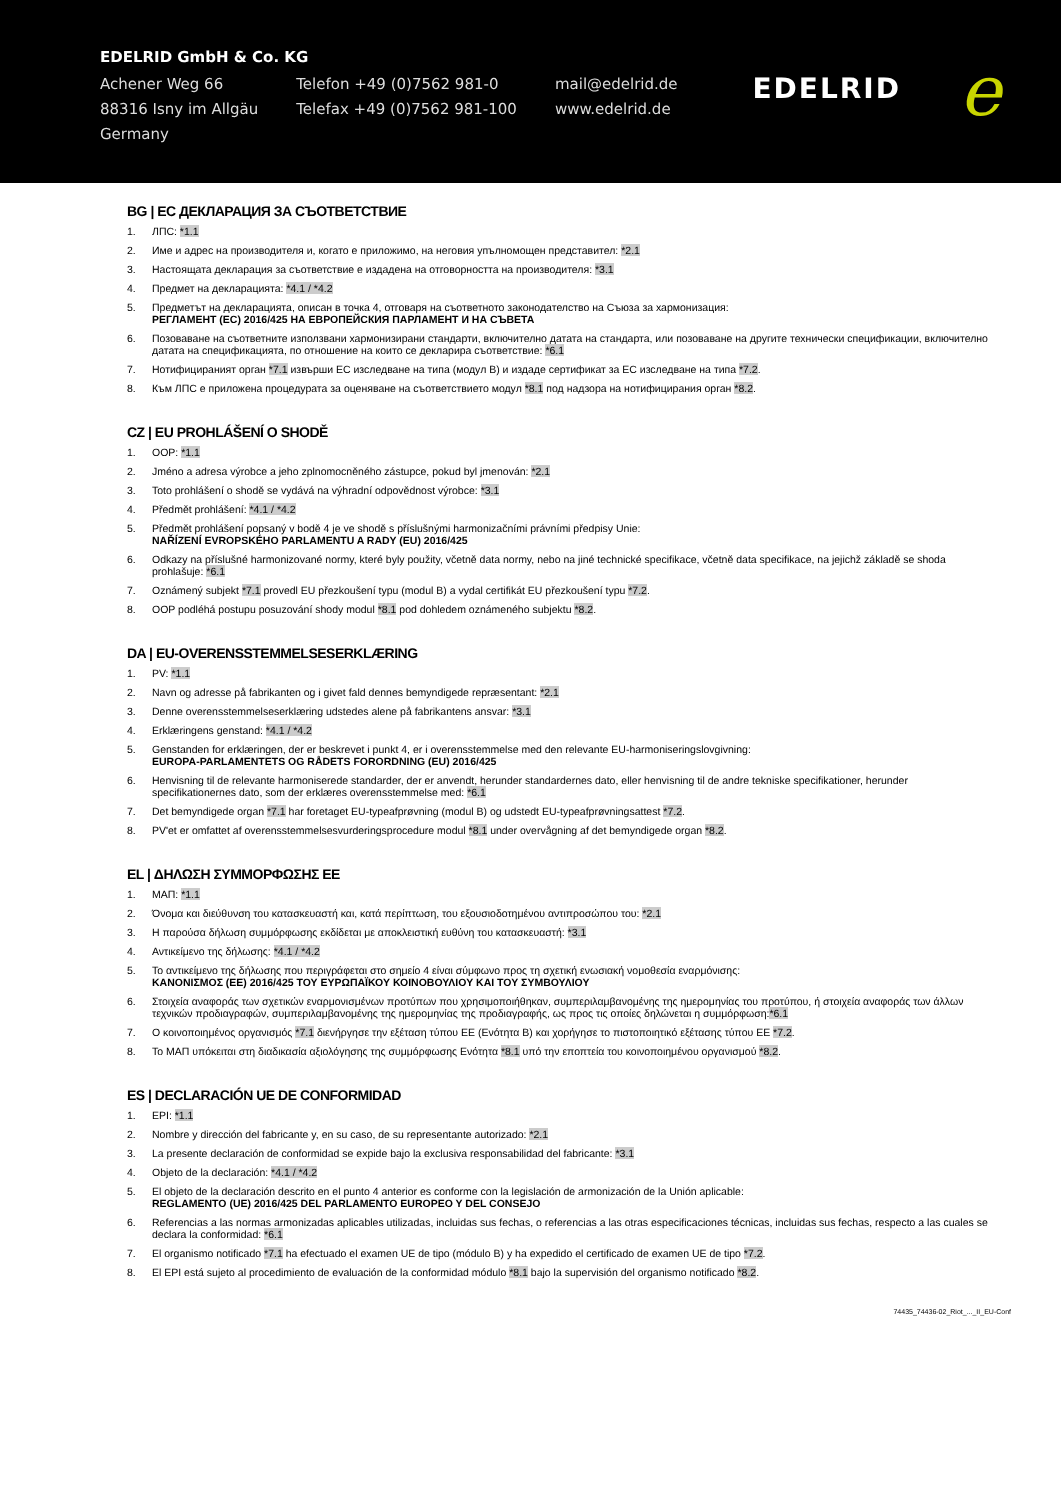EDELRID GmbH & Co. KG
Achener Weg 66
88316 Isny im Allgäu
Germany
Telefon +49 (0)7562 981-0
Telefax +49 (0)7562 981-100
mail@edelrid.de
www.edelrid.de
EDELRID e
BG | ЕС ДЕКЛАРАЦИЯ ЗА СЪОТВЕТСТВИЕ
1. ЛПС: *1.1
2. Име и адрес на производителя и, когато е приложимо, на неговия упълномощен представител: *2.1
3. Настоящата декларация за съответствие е издадена на отговорността на производителя: *3.1
4. Предмет на декларацията: *4.1 / *4.2
5. Предметът на декларацията, описан в точка 4, отговаря на съответното законодателство на Съюза за хармонизация:
РЕГЛАМЕНТ (ЕС) 2016/425 НА ЕВРОПЕЙСКИЯ ПАРЛАМЕНТ И НА СЪВЕТА
6. Позоваване на съответните използвани хармонизирани стандарти, включително датата на стандарта, или позоваване на другите технически спецификации, включително датата на спецификацията, по отношение на които се декларира съответствие: *6.1
7. Нотифицираният орган *7.1 извърши ЕС изследване на типа (модул B) и издаде сертификат за ЕС изследване на типа *7.2.
8. Към ЛПС е приложена процедурата за оценяване на съответствието модул *8.1 под надзора на нотифицирания орган *8.2.
CZ | EU PROHLÁŠENÍ O SHODĚ
1. OOP: *1.1
2. Jméno a adresa výrobce a jeho zplnomocněného zástupce, pokud byl jmenován: *2.1
3. Toto prohlášení o shodě se vydává na výhradní odpovědnost výrobce: *3.1
4. Předmět prohlášení: *4.1 / *4.2
5. Předmět prohlášení popsaný v bodě 4 je ve shodě s příslušnými harmonizačními právními předpisy Unie:
NAŘÍZENÍ EVROPSKÉHO PARLAMENTU A RADY (EU) 2016/425
6. Odkazy na příslušné harmonizované normy, které byly použity, včetně data normy, nebo na jiné technické specifikace, včetně data specifikace, na jejichž základě se shoda prohlašuje: *6.1
7. Oznámený subjekt *7.1 provedl EU přezkoušení typu (modul B) a vydal certifikát EU přezkoušení typu *7.2.
8. OOP podléhá postupu posuzování shody modul *8.1 pod dohledem oznámeného subjektu *8.2.
DA | EU-OVERENSSTEMMELSESERKLÆRING
1. PV: *1.1
2. Navn og adresse på fabrikanten og i givet fald dennes bemyndigede repræsentant: *2.1
3. Denne overensstemmelseserklæring udstedes alene på fabrikantens ansvar: *3.1
4. Erklæringens genstand: *4.1 / *4.2
5. Genstanden for erklæringen, der er beskrevet i punkt 4, er i overensstemmelse med den relevante EU-harmoniseringslovgivning:
EUROPA-PARLAMENTETS OG RÅDETS FORORDNING (EU) 2016/425
6. Henvisning til de relevante harmoniserede standarder, der er anvendt, herunder standardernes dato, eller henvisning til de andre tekniske specifikationer, herunder specifikationernes dato, som der erklæres overensstemmelse med: *6.1
7. Det bemyndigede organ *7.1 har foretaget EU-typeafprøvning (modul B) og udstedt EU-typeafprøvningsattest *7.2.
8. PV'et er omfattet af overensstemmelsesvurderingsprocedure modul *8.1 under overvågning af det bemyndigede organ *8.2.
EL | ΔΗΛΩΣΗ ΣΥΜΜΟΡΦΩΣΗΣ ΕΕ
1. ΜΑΠ: *1.1
2. Όνομα και διεύθυνση του κατασκευαστή και, κατά περίπτωση, του εξουσιοδοτημένου αντιπροσώπου του: *2.1
3. Η παρούσα δήλωση συμμόρφωσης εκδίδεται με αποκλειστική ευθύνη του κατασκευαστή: *3.1
4. Αντικείμενο της δήλωσης: *4.1 / *4.2
5. Το αντικείμενο της δήλωσης που περιγράφεται στο σημείο 4 είναι σύμφωνο προς τη σχετική ενωσιακή νομοθεσία εναρμόνισης:
ΚΑΝΟΝΙΣΜΟΣ (ΕΕ) 2016/425 ΤΟΥ ΕΥΡΩΠΑΪΚΟΥ ΚΟΙΝΟΒΟΥΛΙΟΥ ΚΑΙ ΤΟΥ ΣΥΜΒΟΥΛΙΟΥ
6. Στοιχεία αναφοράς των σχετικών εναρμονισμένων προτύπων που χρησιμοποιήθηκαν, συμπεριλαμβανομένης της ημερομηνίας του προτύπου, ή στοιχεία αναφοράς των άλλων τεχνικών προδιαγραφών, συμπεριλαμβανομένης της ημερομηνίας της προδιαγραφής, ως προς τις οποίες δηλώνεται η συμμόρφωση:*6.1
7. Ο κοινοποιημένος οργανισμός *7.1 διενήργησε την εξέταση τύπου ΕΕ (Ενότητα B) και χορήγησε το πιστοποιητικό εξέτασης τύπου ΕΕ *7.2.
8. Το ΜΑΠ υπόκειται στη διαδικασία αξιολόγησης της συμμόρφωσης Ενότητα *8.1 υπό την εποπτεία του κοινοποιημένου οργανισμού *8.2.
ES | DECLARACIÓN UE DE CONFORMIDAD
1. EPI: *1.1
2. Nombre y dirección del fabricante y, en su caso, de su representante autorizado: *2.1
3. La presente declaración de conformidad se expide bajo la exclusiva responsabilidad del fabricante: *3.1
4. Objeto de la declaración: *4.1 / *4.2
5. El objeto de la declaración descrito en el punto 4 anterior es conforme con la legislación de armonización de la Unión aplicable:
REGLAMENTO (UE) 2016/425 DEL PARLAMENTO EUROPEO Y DEL CONSEJO
6. Referencias a las normas armonizadas aplicables utilizadas, incluidas sus fechas, o referencias a las otras especificaciones técnicas, incluidas sus fechas, respecto a las cuales se declara la conformidad: *6.1
7. El organismo notificado *7.1 ha efectuado el examen UE de tipo (módulo B) y ha expedido el certificado de examen UE de tipo *7.2.
8. El EPI está sujeto al procedimiento de evaluación de la conformidad módulo *8.1 bajo la supervisión del organismo notificado *8.2.
74435_74436-02_Riot_..._II_EU-Conf